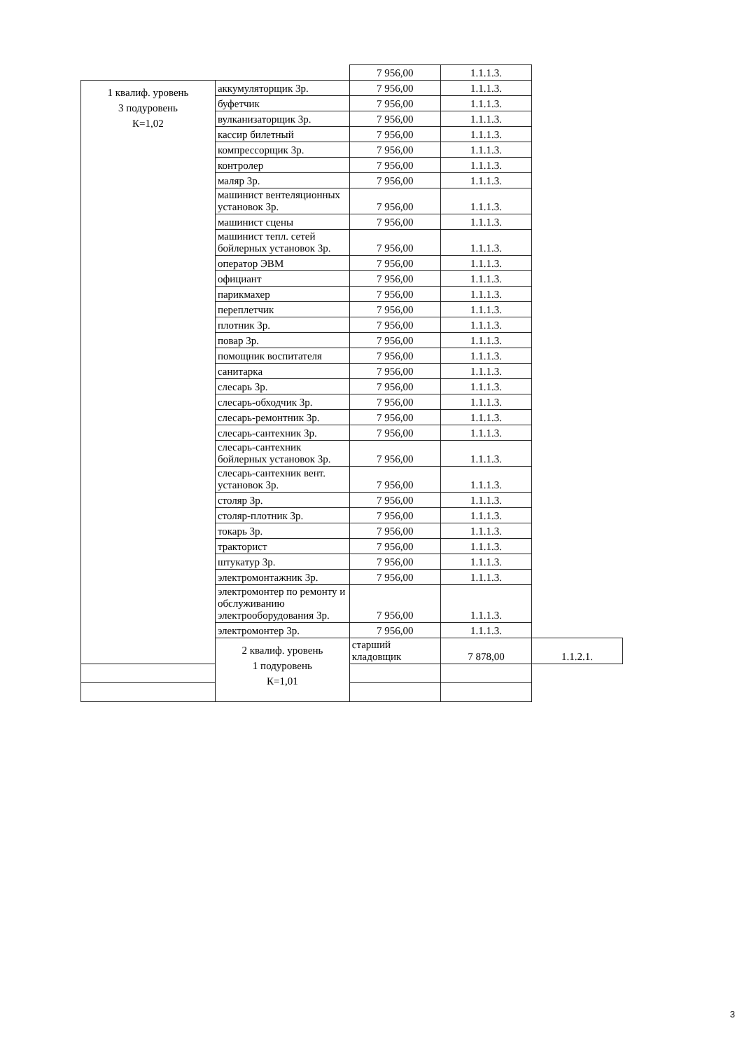| | | 7 956,00 | 1.1.1.3. | |
| 1 квалиф. уровень 3 подуровень К=1,02 | аккумуляторщик 3р. | 7 956,00 | 1.1.1.3. | |
| | буфетчик | 7 956,00 | 1.1.1.3. | |
| | вулканизаторщик 3р. | 7 956,00 | 1.1.1.3. | |
| | кассир билетный | 7 956,00 | 1.1.1.3. | |
| | компрессорщик 3р. | 7 956,00 | 1.1.1.3. | |
| | контролер | 7 956,00 | 1.1.1.3. | |
| | маляр 3р. | 7 956,00 | 1.1.1.3. | |
| | машинист вентеляционных установок 3р. | 7 956,00 | 1.1.1.3. | |
| | машинист сцены | 7 956,00 | 1.1.1.3. | |
| | машинист тепл. сетей бойлерных установок 3р. | 7 956,00 | 1.1.1.3. | |
| | оператор ЭВМ | 7 956,00 | 1.1.1.3. | |
| | официант | 7 956,00 | 1.1.1.3. | |
| | парикмахер | 7 956,00 | 1.1.1.3. | |
| | переплетчик | 7 956,00 | 1.1.1.3. | |
| | плотник 3р. | 7 956,00 | 1.1.1.3. | |
| | повар 3р. | 7 956,00 | 1.1.1.3. | |
| | помощник воспитателя | 7 956,00 | 1.1.1.3. | |
| | санитарка | 7 956,00 | 1.1.1.3. | |
| | слесарь 3р. | 7 956,00 | 1.1.1.3. | |
| | слесарь-обходчик 3р. | 7 956,00 | 1.1.1.3. | |
| | слесарь-ремонтник 3р. | 7 956,00 | 1.1.1.3. | |
| | слесарь-сантехник 3р. | 7 956,00 | 1.1.1.3. | |
| | слесарь-сантехник бойлерных установок 3р. | 7 956,00 | 1.1.1.3. | |
| | слесарь-сантехник вент. установок 3р. | 7 956,00 | 1.1.1.3. | |
| | столяр 3р. | 7 956,00 | 1.1.1.3. | |
| | столяр-плотник 3р. | 7 956,00 | 1.1.1.3. | |
| | токарь 3р. | 7 956,00 | 1.1.1.3. | |
| | тракторист | 7 956,00 | 1.1.1.3. | |
| | штукатур 3р. | 7 956,00 | 1.1.1.3. | |
| | электромонтажник 3р. | 7 956,00 | 1.1.1.3. | |
| | электромонтер по ремонту и обслуживанию электрооборудования 3р. | 7 956,00 | 1.1.1.3. | |
| | электромонтер 3р. | 7 956,00 | 1.1.1.3. | |
| | 2 квалиф. уровень 1 подуровень К=1,01 | старший кладовщик | 7 878,00 | 1.1.2.1. |
3